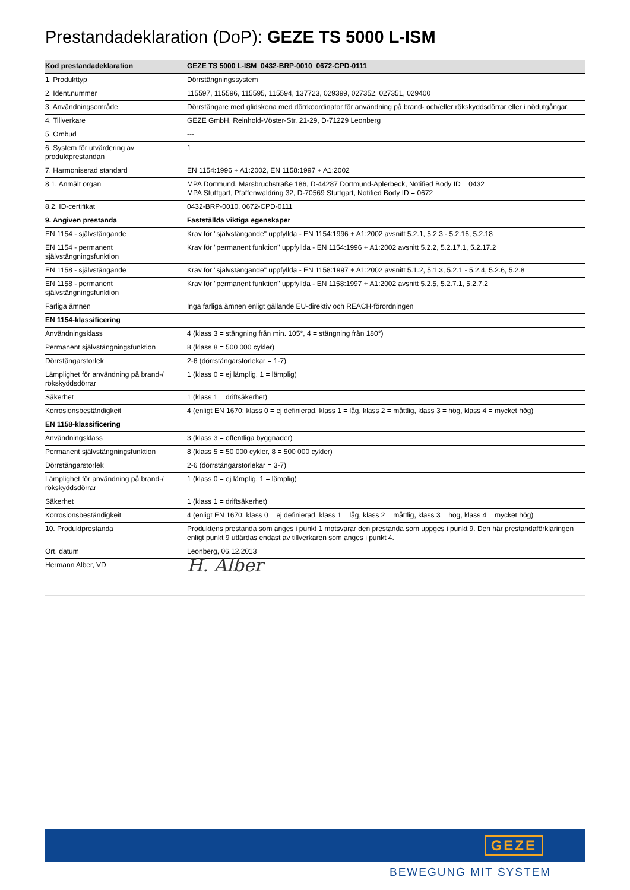Prestandadeklaration (DoP): GEZE TS 5000 L-ISM
| Kod prestandadeklaration | GEZE TS 5000 L-ISM_0432-BRP-0010_0672-CPD-0111 |
| 1. Produkttyp | Dörrstängningssystem |
| 2. Ident.nummer | 115597, 115596, 115595, 115594, 137723, 029399, 027352, 027351, 029400 |
| 3. Användningsområde | Dörrstängare med glidskena med dörrkoordinator för användning på brand- och/eller rökskyddsdörrar eller i nödutgångar. |
| 4. Tillverkare | GEZE GmbH, Reinhold-Vöster-Str. 21-29, D-71229 Leonberg |
| 5. Ombud | --- |
| 6. System för utvärdering av produktprestandan | 1 |
| 7. Harmoniserad standard | EN 1154:1996 + A1:2002, EN 1158:1997 + A1:2002 |
| 8.1. Anmält organ | MPA Dortmund, Marsbruchstraße 186, D-44287 Dortmund-Aplerbeck, Notified Body ID = 0432 MPA Stuttgart, Pfaffenwaldring 32, D-70569 Stuttgart, Notified Body ID = 0672 |
| 8.2. ID-certifikat | 0432-BRP-0010, 0672-CPD-0111 |
| 9. Angiven prestanda | Fastställda viktiga egenskaper |
| EN 1154 - självstängande | Krav för "självstängande" uppfyllda - EN 1154:1996 + A1:2002 avsnitt 5.2.1, 5.2.3 - 5.2.16, 5.2.18 |
| EN 1154 - permanent självstängningsfunktion | Krav för "permanent funktion" uppfyllda - EN 1154:1996 + A1:2002 avsnitt 5.2.2, 5.2.17.1, 5.2.17.2 |
| EN 1158 - självstängande | Krav för "självstängande" uppfyllda - EN 1158:1997 + A1:2002 avsnitt 5.1.2, 5.1.3, 5.2.1 - 5.2.4, 5.2.6, 5.2.8 |
| EN 1158 - permanent självstängningsfunktion | Krav för "permanent funktion" uppfyllda - EN 1158:1997 + A1:2002 avsnitt 5.2.5, 5.2.7.1, 5.2.7.2 |
| Farliga ämnen | Inga farliga ämnen enligt gällande EU-direktiv och REACH-förordningen |
| EN 1154-klassificering | |
| Användningsklass | 4 (klass 3 = stängning från min. 105°, 4 = stängning från 180°) |
| Permanent självstängningsfunktion | 8 (klass 8 = 500 000 cykler) |
| Dörrstängarstorlek | 2-6 (dörrstängarstorlekar = 1-7) |
| Lämplighet för användning på brand-/ rökskyddsdörrar | 1 (klass 0 = ej lämplig, 1 = lämplig) |
| Säkerhet | 1 (klass 1 = driftsäkerhet) |
| Korrosionsbeständigkeit | 4 (enligt EN 1670: klass 0 = ej definierad, klass 1 = låg, klass 2 = måttlig, klass 3 = hög, klass 4 = mycket hög) |
| EN 1158-klassificering | |
| Användningsklass | 3 (klass 3 = offentliga byggnader) |
| Permanent självstängningsfunktion | 8 (klass 5 = 50 000 cykler, 8 = 500 000 cykler) |
| Dörrstängarstorlek | 2-6 (dörrstängarstorlekar = 3-7) |
| Lämplighet för användning på brand-/ rökskyddsdörrar | 1 (klass 0 = ej lämplig, 1 = lämplig) |
| Säkerhet | 1 (klass 1 = driftsäkerhet) |
| Korrosionsbeständigkeit | 4 (enligt EN 1670: klass 0 = ej definierad, klass 1 = låg, klass 2 = måttlig, klass 3 = hög, klass 4 = mycket hög) |
| 10. Produktprestanda | Produktens prestanda som anges i punkt 1 motsvarar den prestanda som uppges i punkt 9. Den här prestandaförklaringen enligt punkt 9 utfärdas endast av tillverkaren som anges i punkt 4. |
| Ort, datum | Leonberg, 06.12.2013 |
| Hermann Alber, VD | H. Alber |
GEZE
BEWEGUNG MIT SYSTEM